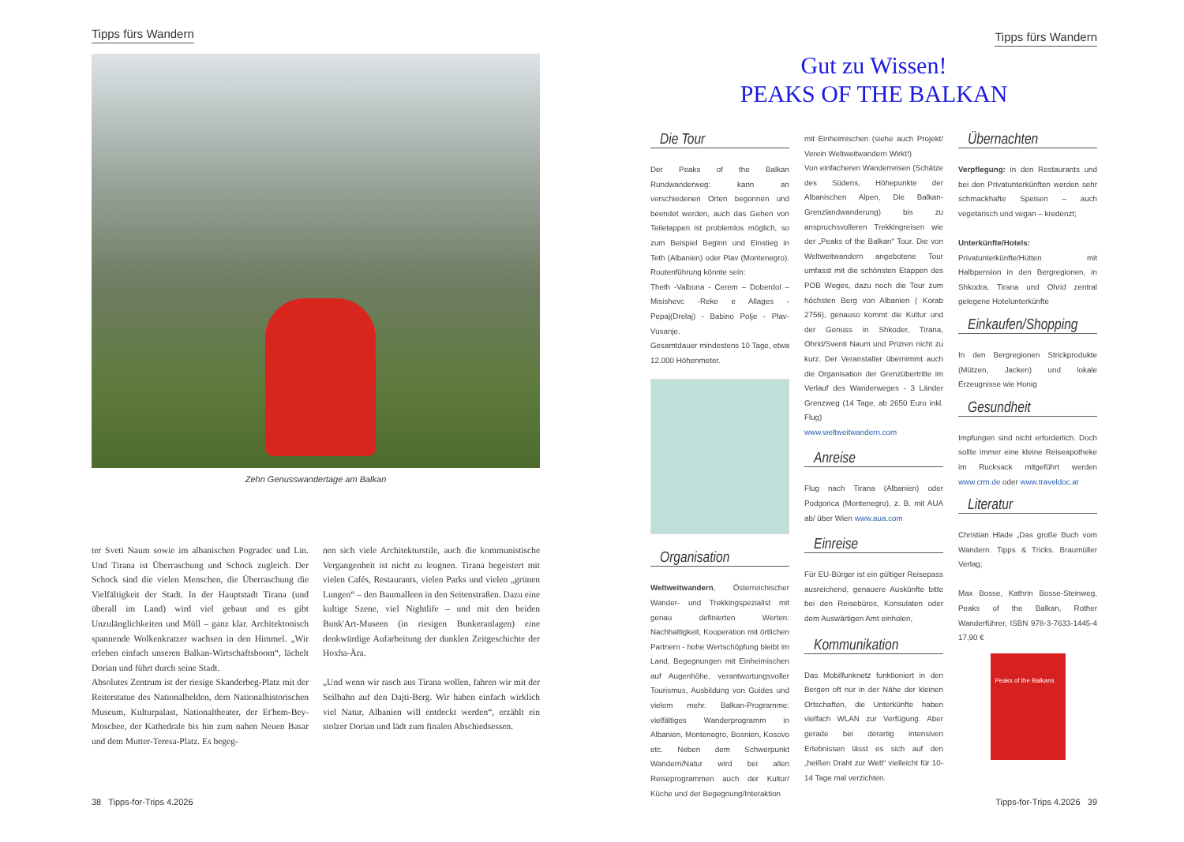Tipps fürs Wandern
Zehn Genusswandertage am Balkan
ter Sveti Naum sowie im albanischen Pogradec und Lin. Und Tirana ist Überraschung und Schock zugleich. Der Schock sind die vielen Menschen, die Überraschung die Vielfältigkeit der Stadt. In der Hauptstadt Tirana (und überall im Land) wird viel gebaut und es gibt Unzulänglichkeiten und Müll – ganz klar. Architektonisch spannende Wolkenkratzer wachsen in den Himmel. „Wir erleben einfach unseren Balkan-Wirtschaftsboom“, lächelt Dorian und führt durch seine Stadt.
Absolutes Zentrum ist der riesige Skanderbeg-Platz mit der Reiterstatue des Nationalhelden, dem Nationalhistorischen Museum, Kulturpalast, Nationaltheater, der Et'hem-Bey-Moschee, der Kathedrale bis hin zum nahen Neuen Basar und dem Mutter-Teresa-Platz. Es begeg-
nen sich viele Architekturstile, auch die kommunistische Vergangenheit ist nicht zu leugnen. Tirana begeistert mit vielen Cafés, Restaurants, vielen Parks und vielen „grünen Lungen“ – den Baumalleen in den Seitenstraßen. Dazu eine kultige Szene, viel Nightlife – und mit den beiden Bunk'Art-Museen (in riesigen Bunkeranlagen) eine denkwürdige Aufarbeitung der dunklen Zeitgeschichte der Hoxha-Ära.
„Und wenn wir rasch aus Tirana wollen, fahren wir mit der Seilbahn auf den Dajti-Berg. Wir haben einfach wirklich viel Natur, Albanien will entdeckt werden“, erzählt ein stolzer Dorian und lädt zum finalen Abschiedsessen.
38 Tipps-for-Trips 4.2026
Tipps fürs Wandern
Gut zu Wissen!
PEAKS OF THE BALKAN
Die Tour
Der Peaks of the Balkan Rundwanderweg: kann an verschiedenen Orten begonnen und beendet werden, auch das Gehen von Teiletappen ist problemlos möglich, so zum Beispiel Beginn und Einstieg in Teth (Albanien) oder Plav (Montenegro). Routenführung könnte sein:
Theth -Valbona - Cerem – Doberdol – Misishevc -Reke e Allages -Pepaj(Drelaj) - Babino Polje - Plav-Vusanje.
Gesamtdauer mindestens 10 Tage, etwa 12.000 Höhenmeter.
Organisation
Weltweitwandern, Österreichischer Wander- und Trekkingspezialist mit genau definierten Werten: Nachhaltigkeit, Kooperation mit örtlichen Partnern - hohe Wertschöpfung bleibt im Land, Begegnungen mit Einheimischen auf Augenhöhe, verantwortungsvoller Tourismus, Ausbildung von Guides und vielem mehr. Balkan-Programme: vielfältiges Wanderprogramm in Albanien, Montenegro, Bosnien, Kosovo etc. Neben dem Schwerpunkt Wandern/Natur wird bei allen Reiseprogrammen auch der Kultur/ Küche und der Begegnung/Interaktion
mit Einheimischen (siehe auch Projekt/ Verein Weltweitwandern Wirkt!)
Von einfacheren Wanderreisen (Schätze des Südens, Höhepunkte der Albanischen Alpen, Die Balkan-Grenzlandwanderung) bis zu anspruchsvolleren Trekkingreisen wie der „Peaks of the Balkan“ Tour. Die von Weltweitwandern angebotene Tour umfasst mit die schönsten Etappen des POB Weges, dazu noch die Tour zum höchsten Berg von Albanien ( Korab 2756), genauso kommt die Kultur und der Genuss in Shkoder, Tirana, Ohrid/Sventi Naum und Prizren nicht zu kurz. Der Veranstalter übernimmt auch die Organisation der Grenzübertritte im Verlauf des Wanderweges - 3 Länder Grenzweg (14 Tage, ab 2650 Euro inkl. Flug)
www.weltweitwandern.com
Anreise
Flug nach Tirana (Albanien) oder Podgorica (Montenegro), z. B. mit AUA ab/ über Wien www.aua.com
Einreise
Für EU-Bürger ist ein gültiger Reisepass ausreichend, genauere Auskünfte bitte bei den Reisebüros, Konsulaten oder dem Auswärtigen Amt einholen,
Kommunikation
Das Mobilfunknetz funktioniert in den Bergen oft nur in der Nähe der kleinen Ortschaften, die Unterkünfte haben vielfach WLAN zur Verfügung. Aber gerade bei derartig intensiven Erlebnissen lässt es sich auf den „heißen Draht zur Welt“ vielleicht für 10-14 Tage mal verzichten.
Übernachten
Verpflegung: in den Restaurants und bei den Privatunterkünften werden sehr schmackhafte Speisen – auch vegetarisch und vegan – kredenzt;
Unterkünfte/Hotels: Privatunterkünfte/Hütten mit Halbpension in den Bergregionen, in Shkodra, Tirana und Ohrid zentral gelegene Hotelunterkünfte
Einkaufen/Shopping
In den Bergregionen Strickprodukte (Mützen, Jacken) und lokale Erzeugnisse wie Honig
Gesundheit
Impfungen sind nicht erforderlich. Doch sollte immer eine kleine Reiseapotheke im Rucksack mitgeführt werden www.crm.de oder www.traveldoc.at
Literatur
Christian Hlade „Das große Buch vom Wandern. Tipps & Tricks. Braumüller Verlag;
Max Bosse, Kathrin Bosse-Steinweg, Peaks of the Balkan, Rother Wanderführer, ISBN 978-3-7633-1445-4 17,90 €
Peaks of the Balkans
Tipps-for-Trips 4.2026 39